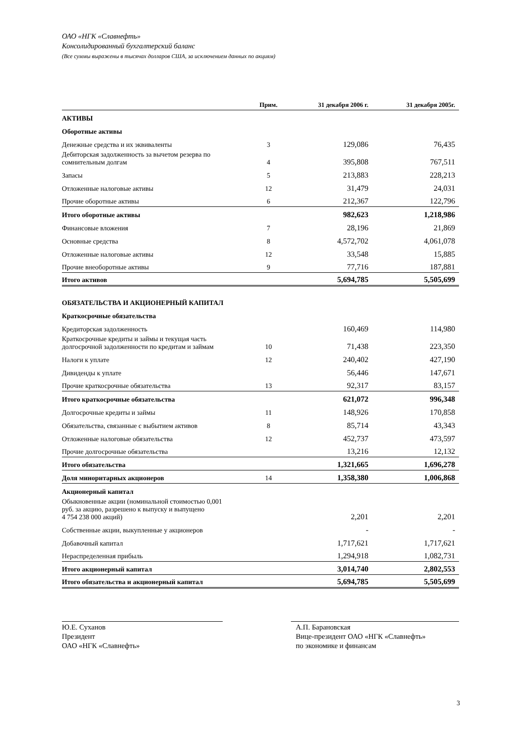ОАО «НГК «Славнефть»
Консолидированный бухгалтерский баланс
(Все суммы выражены в тысячах долларов США, за исключением данных по акциям)
| | Прим. | 31 декабря 2006 г. | 31 декабря 2005г. |
| --- | --- | --- | --- |
| АКТИВЫ | | | |
| Оборотные активы | | | |
| Денежные средства и их эквиваленты | 3 | 129,086 | 76,435 |
| Дебиторская задолженность за вычетом резерва по сомнительным долгам | 4 | 395,808 | 767,511 |
| Запасы | 5 | 213,883 | 228,213 |
| Отложенные налоговые активы | 12 | 31,479 | 24,031 |
| Прочие оборотные активы | 6 | 212,367 | 122,796 |
| Итого оборотные активы | | 982,623 | 1,218,986 |
| Финансовые вложения | 7 | 28,196 | 21,869 |
| Основные средства | 8 | 4,572,702 | 4,061,078 |
| Отложенные налоговые активы | 12 | 33,548 | 15,885 |
| Прочие внеоборотные активы | 9 | 77,716 | 187,881 |
| Итого активов | | 5,694,785 | 5,505,699 |
| ОБЯЗАТЕЛЬСТВА И АКЦИОНЕРНЫЙ КАПИТАЛ | | | |
| Краткосрочные обязательства | | | |
| Кредиторская задолженность | | 160,469 | 114,980 |
| Краткосрочные кредиты и займы и текущая часть долгосрочной задолженности по кредитам и займам | 10 | 71,438 | 223,350 |
| Налоги к уплате | 12 | 240,402 | 427,190 |
| Дивиденды к уплате | | 56,446 | 147,671 |
| Прочие краткосрочные обязательства | 13 | 92,317 | 83,157 |
| Итого краткосрочные обязательства | | 621,072 | 996,348 |
| Долгосрочные кредиты и займы | 11 | 148,926 | 170,858 |
| Обязательства, связанные с выбытием активов | 8 | 85,714 | 43,343 |
| Отложенные налоговые обязательства | 12 | 452,737 | 473,597 |
| Прочие долгосрочные обязательства | | 13,216 | 12,132 |
| Итого обязательства | | 1,321,665 | 1,696,278 |
| Доля миноритарных акционеров | 14 | 1,358,380 | 1,006,868 |
| Акционерный капитал | | | |
| Обыкновенные акции (номинальной стоимостью 0,001 руб. за акцию, разрешено к выпуску и выпущено 4 754 238 000 акций) | | 2,201 | 2,201 |
| Собственные акции, выкупленные у акционеров | | - | - |
| Добавочный капитал | | 1,717,621 | 1,717,621 |
| Нераспределенная прибыль | | 1,294,918 | 1,082,731 |
| Итого акционерный капитал | | 3,014,740 | 2,802,553 |
| Итого обязательства и акционерный капитал | | 5,694,785 | 5,505,699 |
Ю.Е. Суханов
Президент
ОАО «НГК «Славнефть»
А.П. Барановская
Вице-президент ОАО «НГК «Славнефть»
по экономике и финансам
3